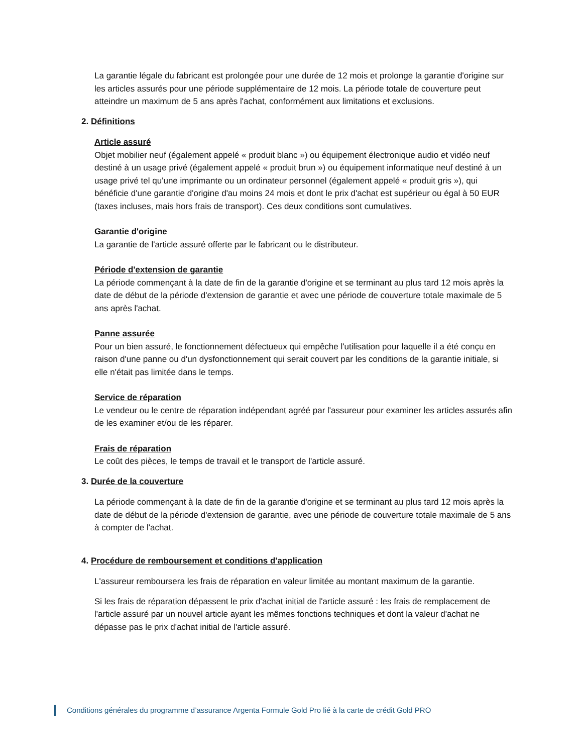La garantie légale du fabricant est prolongée pour une durée de 12 mois et prolonge la garantie d'origine sur les articles assurés pour une période supplémentaire de 12 mois. La période totale de couverture peut atteindre un maximum de 5 ans après l'achat, conformément aux limitations et exclusions.
2. Définitions
Article assuré
Objet mobilier neuf (également appelé « produit blanc ») ou équipement électronique audio et vidéo neuf destiné à un usage privé (également appelé « produit brun ») ou équipement informatique neuf destiné à un usage privé tel qu'une imprimante ou un ordinateur personnel (également appelé « produit gris »), qui bénéficie d'une garantie d'origine d'au moins 24 mois et dont le prix d'achat est supérieur ou égal à 50 EUR (taxes incluses, mais hors frais de transport). Ces deux conditions sont cumulatives.
Garantie d'origine
La garantie de l'article assuré offerte par le fabricant ou le distributeur.
Période d'extension de garantie
La période commençant à la date de fin de la garantie d'origine et se terminant au plus tard 12 mois après la date de début de la période d'extension de garantie et avec une période de couverture totale maximale de 5 ans après l'achat.
Panne assurée
Pour un bien assuré, le fonctionnement défectueux qui empêche l'utilisation pour laquelle il a été conçu en raison d'une panne ou d'un dysfonctionnement qui serait couvert par les conditions de la garantie initiale, si elle n'était pas limitée dans le temps.
Service de réparation
Le vendeur ou le centre de réparation indépendant agréé par l'assureur pour examiner les articles assurés afin de les examiner et/ou de les réparer.
Frais de réparation
Le coût des pièces, le temps de travail et le transport de l'article assuré.
3. Durée de la couverture
La période commençant à la date de fin de la garantie d'origine et se terminant au plus tard 12 mois après la date de début de la période d'extension de garantie, avec une période de couverture totale maximale de 5 ans à compter de l'achat.
4. Procédure de remboursement et conditions d'application
L'assureur remboursera les frais de réparation en valeur limitée au montant maximum de la garantie.
Si les frais de réparation dépassent le prix d'achat initial de l'article assuré : les frais de remplacement de l'article assuré par un nouvel article ayant les mêmes fonctions techniques et dont la valeur d'achat ne dépasse pas le prix d'achat initial de l'article assuré.
Conditions générales du programme d’assurance Argenta Formule Gold Pro lié à la carte de crédit Gold PRO